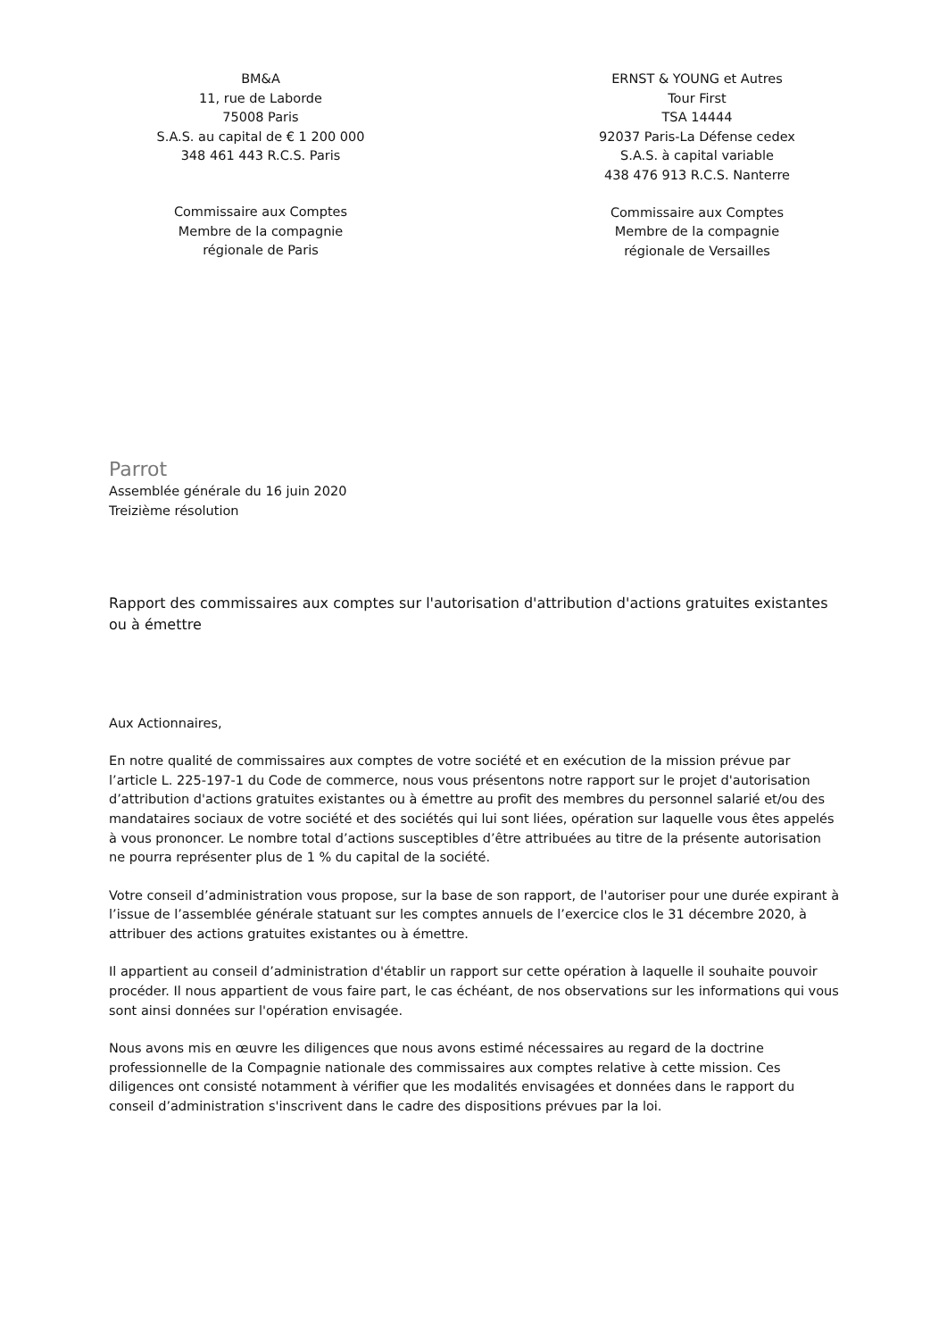BM&A
11, rue de Laborde
75008 Paris
S.A.S. au capital de € 1 200 000
348 461 443 R.C.S. Paris
Commissaire aux Comptes
Membre de la compagnie
régionale de Paris
ERNST & YOUNG et Autres
Tour First
TSA 14444
92037 Paris-La Défense cedex
S.A.S. à capital variable
438 476 913 R.C.S. Nanterre
Commissaire aux Comptes
Membre de la compagnie
régionale de Versailles
Parrot
Assemblée générale du 16 juin 2020
Treizième résolution
Rapport des commissaires aux comptes sur l'autorisation d'attribution d'actions gratuites existantes ou à émettre
Aux Actionnaires,
En notre qualité de commissaires aux comptes de votre société et en exécution de la mission prévue par l’article L. 225-197-1 du Code de commerce, nous vous présentons notre rapport sur le projet d'autorisation d’attribution d'actions gratuites existantes ou à émettre au profit des membres du personnel salarié et/ou des mandataires sociaux de votre société et des sociétés qui lui sont liées, opération sur laquelle vous êtes appelés à vous prononcer. Le nombre total d’actions susceptibles d’être attribuées au titre de la présente autorisation ne pourra représenter plus de 1 % du capital de la société.
Votre conseil d’administration vous propose, sur la base de son rapport, de l'autoriser pour une durée expirant à l’issue de l’assemblée générale statuant sur les comptes annuels de l’exercice clos le 31 décembre 2020, à attribuer des actions gratuites existantes ou à émettre.
Il appartient au conseil d’administration d'établir un rapport sur cette opération à laquelle il souhaite pouvoir procéder. Il nous appartient de vous faire part, le cas échéant, de nos observations sur les informations qui vous sont ainsi données sur l'opération envisagée.
Nous avons mis en œuvre les diligences que nous avons estimé nécessaires au regard de la doctrine professionnelle de la Compagnie nationale des commissaires aux comptes relative à cette mission. Ces diligences ont consisté notamment à vérifier que les modalités envisagées et données dans le rapport du conseil d’administration s'inscrivent dans le cadre des dispositions prévues par la loi.